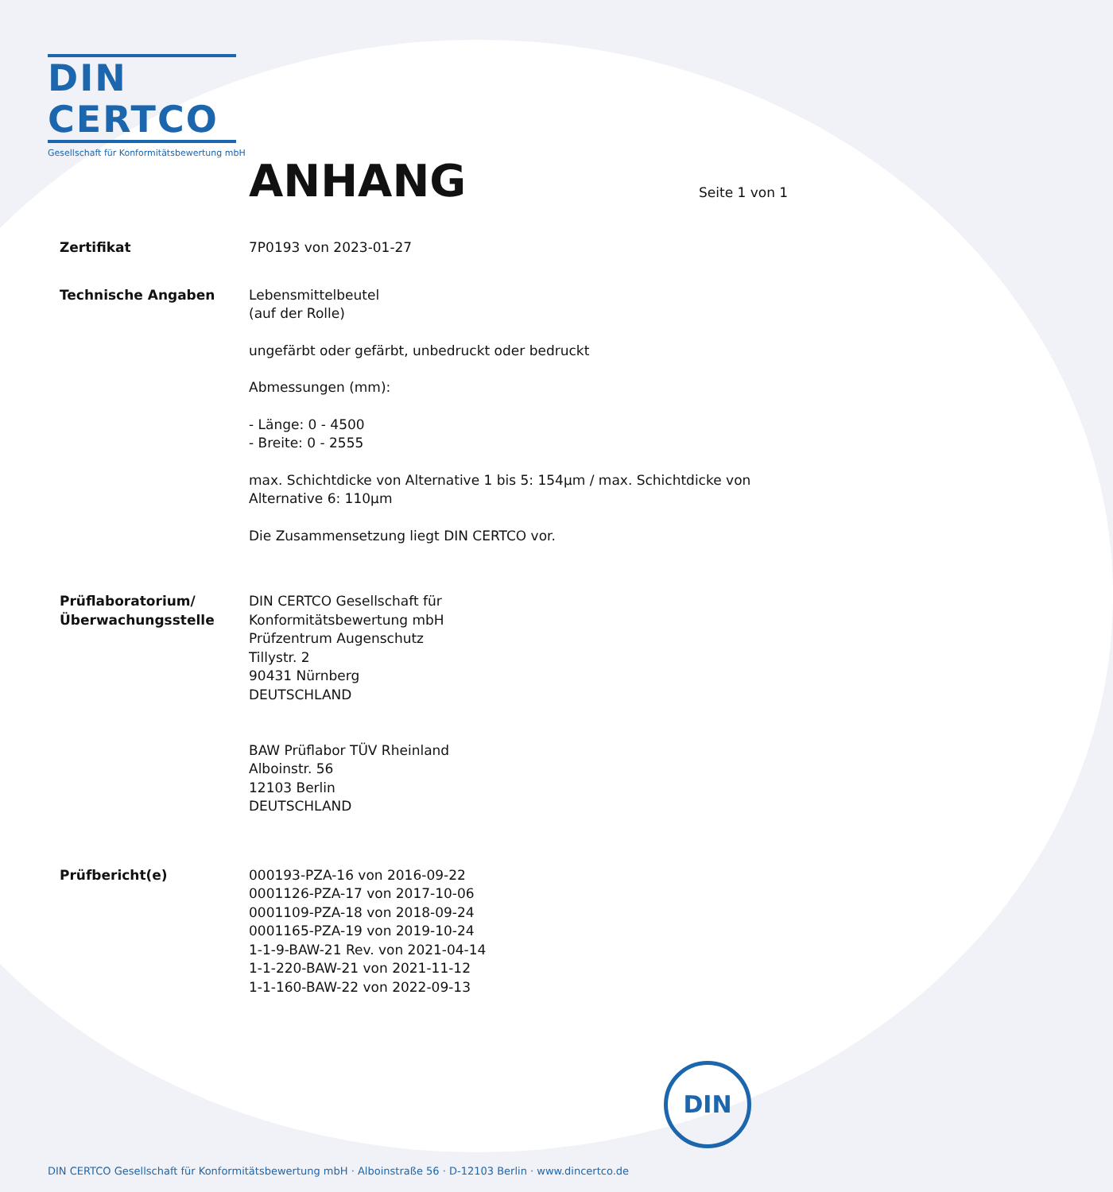DIN CERTCO
Gesellschaft für Konformitätsbewertung mbH
ANHANG Seite 1 von 1
Zertifikat 7P0193 von 2023-01-27
Technische Angaben Lebensmittelbeutel
(auf der Rolle)
ungefärbt oder gefärbt, unbedruckt oder bedruckt
Abmessungen (mm):
- Länge: 0 - 4500
- Breite: 0 - 2555
max. Schichtdicke von Alternative 1 bis 5: 154µm / max. Schichtdicke von Alternative 6: 110µm
Die Zusammensetzung liegt DIN CERTCO vor.
Prüflaboratorium/
Überwachungsstelle
DIN CERTCO Gesellschaft für
Konformitätsbewertung mbH
Prüfzentrum Augenschutz
Tillystr. 2
90431 Nürnberg
DEUTSCHLAND
BAW Prüflabor TÜV Rheinland
Alboinstr. 56
12103 Berlin
DEUTSCHLAND
Prüfbericht(e) 000193-PZA-16 von 2016-09-22
0001126-PZA-17 von 2017-10-06
0001109-PZA-18 von 2018-09-24
0001165-PZA-19 von 2019-10-24
1-1-9-BAW-21 Rev. von 2021-04-14
1-1-220-BAW-21 von 2021-11-12
1-1-160-BAW-22 von 2022-09-13
DIN
DIN CERTCO Gesellschaft für Konformitätsbewertung mbH · Alboinstraße 56 · D-12103 Berlin · www.dincertco.de